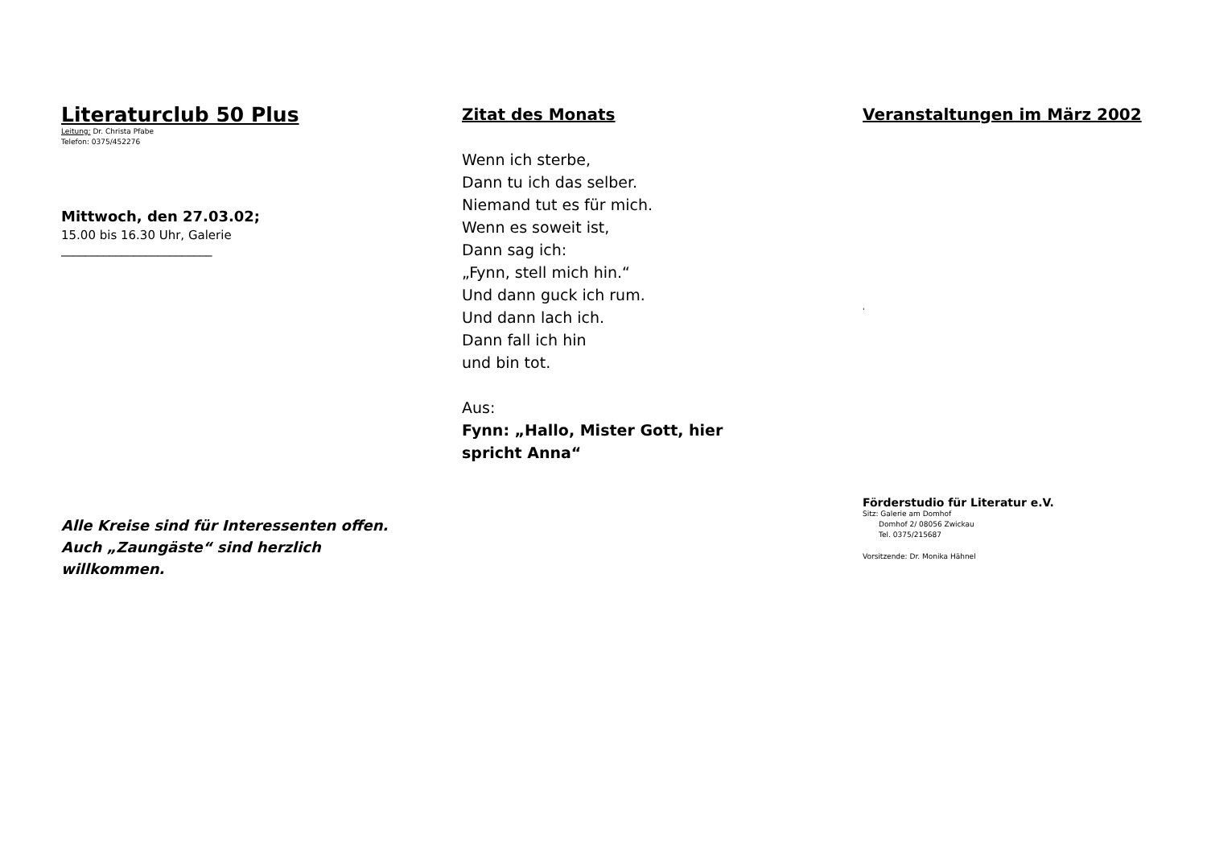Literaturclub 50 Plus
Leitung: Dr. Christa Pfabe
Telefon: 0375/452276
Mittwoch, den 27.03.02;
15.00 bis 16.30 Uhr, Galerie
_________________________
Alle Kreise sind für Interessenten offen. Auch „Zaungäste“ sind herzlich willkommen.
Zitat des Monats
Wenn ich sterbe,
Dann tu ich das selber.
Niemand tut es für mich.
Wenn es soweit ist,
Dann sag ich:
„Fynn, stell mich hin.“
Und dann guck ich rum.
Und dann lach ich.
Dann fall ich hin
und bin tot.
Aus:
Fynn: „Hallo, Mister Gott, hier spricht Anna“
Veranstaltungen im März 2002
'
Förderstudio für Literatur e.V.
Sitz: Galerie am Domhof
Domhof 2/ 08056 Zwickau
Tel. 0375/215687
Vorsitzende: Dr. Monika Hähnel